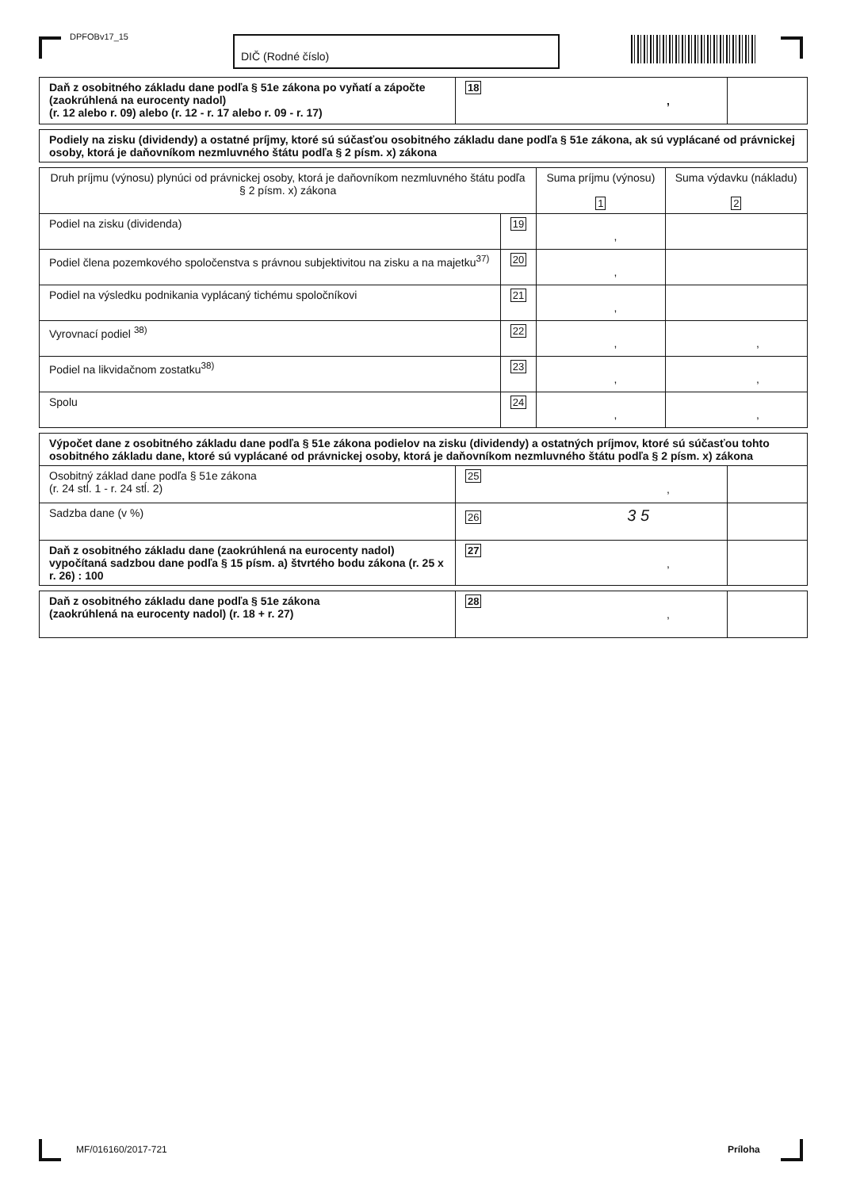DPFOBv17_15 DIČ (Rodné číslo)
| Daň z osobitného základu dane podľa § 51e zákona po vyňatí a zápočte (zaokrúhlená na eurocenty nadol) (r. 12 alebo r. 09) alebo (r. 12 - r. 17 alebo r. 09 - r. 17) | 18 , | |
| Podiely na zisku (dividendy) a ostatné príjmy, ktoré sú súčasťou osobitného základu dane podľa § 51e zákona, ak sú vyplácané od právnickej osoby, ktorá je daňovníkom nezmluvného štátu podľa § 2 písm. x) zákona |
| Druh príjmu (výnosu) plynúci od právnickej osoby, ktorá je daňovníkom nezmluvného štátu podľa § 2 písm. x) zákona | | Suma príjmu (výnosu) 1 | Suma výdavku (nákladu) 2 |
| Podiel na zisku (dividenda) | 19 | , | |
| Podiel člena pozemkového spoločenstva s právnou subjektivitou na zisku a na majetku<sup>37)</sup> | 20 | , | |
| Podiel na výsledku podnikania vyplácaný tichému spoločníkovi | 21 | , | |
| Vyrovnací podiel <sup>38)</sup> | 22 | , | , |
| Podiel na likvidačnom zostatku<sup>38)</sup> | 23 | , | , |
| Spolu | 24 | , | , |
| Výpočet dane z osobitného základu dane podľa § 51e zákona podielov na zisku (dividendy) a ostatných príjmov, ktoré sú súčasťou tohto osobitného základu dane, ktoré sú vyplácané od právnickej osoby, ktorá je daňovníkom nezmluvného štátu podľa § 2 písm. x) zákona | | |
| Osobitný základ dane podľa § 51e zákona (r. 24 stĺ. 1 - r. 24 stĺ. 2) | 25 , | |
| Sadzba dane (v %) | 26 3 5 | |
| Daň z osobitného základu dane (zaokrúhlená na eurocenty nadol) vypočítaná sadzbou dane podľa § 15 písm. a) štvrtého bodu zákona (r. 25 x r. 26) : 100 | 27 , | |
| Daň z osobitného základu dane podľa § 51e zákona (zaokrúhlená na eurocenty nadol) (r. 18 + r. 27) | 28 , | |
MF/016160/2017-721 Príloha